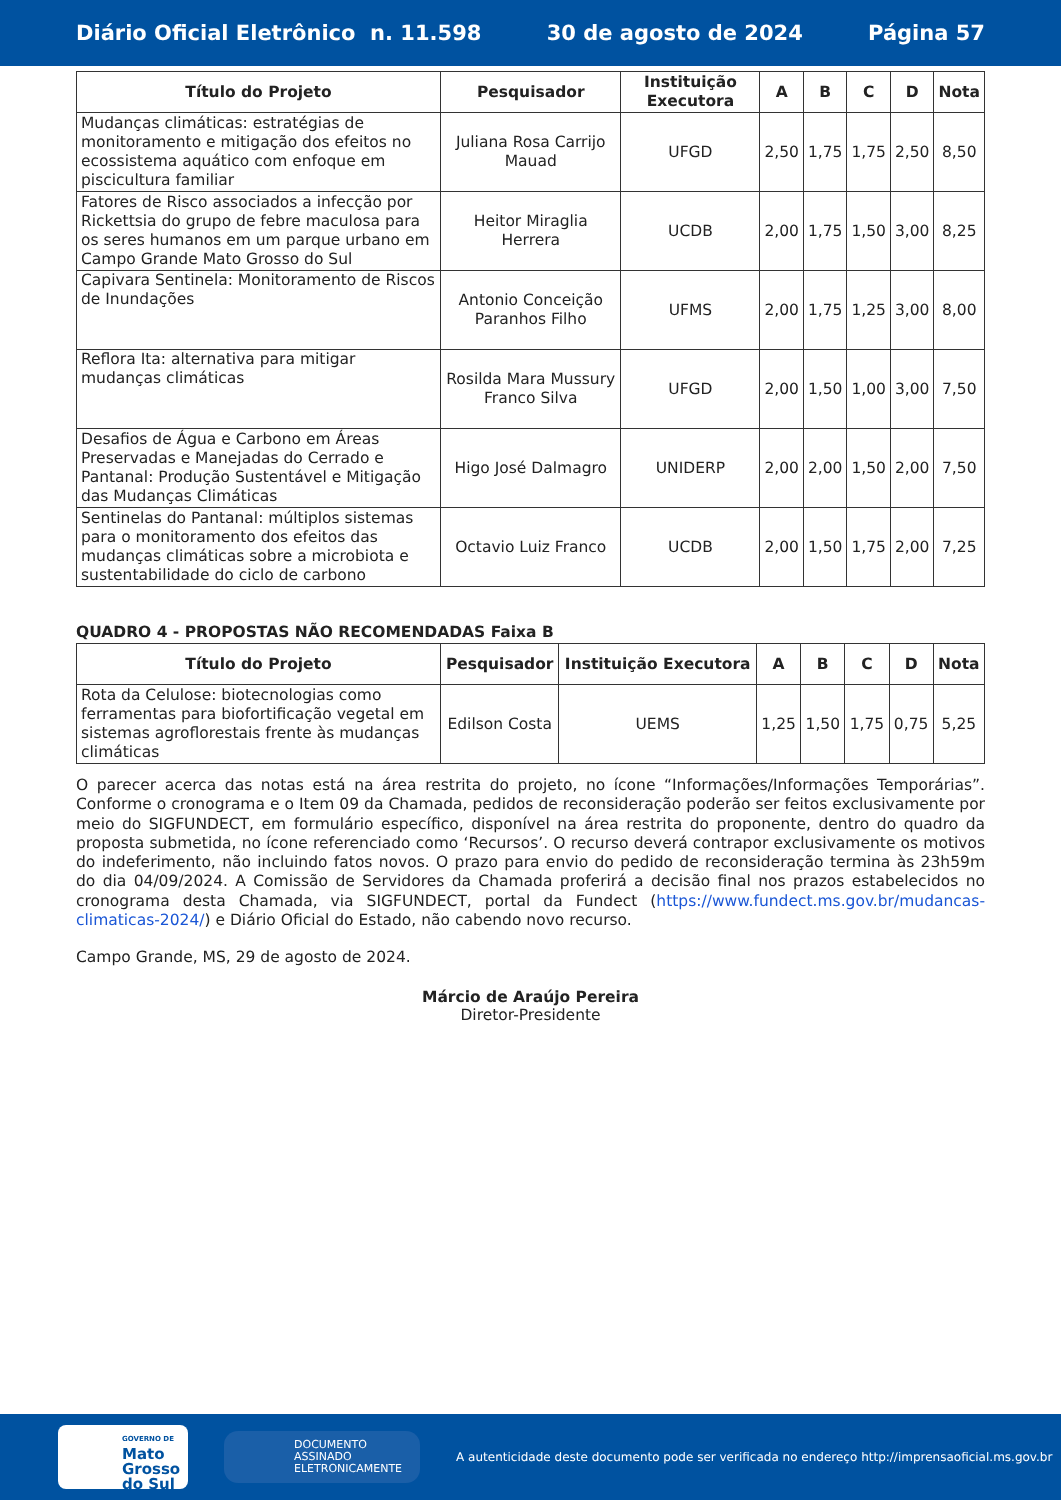Diário Oficial Eletrônico n. 11.598 30 de agosto de 2024 Página 57
| Título do Projeto | Pesquisador | Instituição Executora | A | B | C | D | Nota |
| --- | --- | --- | --- | --- | --- | --- | --- |
| Mudanças climáticas: estratégias de monitoramento e mitigação dos efeitos no ecossistema aquático com enfoque em piscicultura familiar | Juliana Rosa Carrijo Mauad | UFGD | 2,50 | 1,75 | 1,75 | 2,50 | 8,50 |
| Fatores de Risco associados a infecção por Rickettsia do grupo de febre maculosa para os seres humanos em um parque urbano em Campo Grande Mato Grosso do Sul | Heitor Miraglia Herrera | UCDB | 2,00 | 1,75 | 1,50 | 3,00 | 8,25 |
| Capivara Sentinela: Monitoramento de Riscos de Inundações | Antonio Conceição Paranhos Filho | UFMS | 2,00 | 1,75 | 1,25 | 3,00 | 8,00 |
| Reflora Ita: alternativa para mitigar mudanças climáticas | Rosilda Mara Mussury Franco Silva | UFGD | 2,00 | 1,50 | 1,00 | 3,00 | 7,50 |
| Desafios de Água e Carbono em Áreas Preservadas e Manejadas do Cerrado e Pantanal: Produção Sustentável e Mitigação das Mudanças Climáticas | Higo José Dalmagro | UNIDERP | 2,00 | 2,00 | 1,50 | 2,00 | 7,50 |
| Sentinelas do Pantanal: múltiplos sistemas para o monitoramento dos efeitos das mudanças climáticas sobre a microbiota e sustentabilidade do ciclo de carbono | Octavio Luiz Franco | UCDB | 2,00 | 1,50 | 1,75 | 2,00 | 7,25 |
QUADRO 4 - PROPOSTAS NÃO RECOMENDADAS Faixa B
| Título do Projeto | Pesquisador | Instituição Executora | A | B | C | D | Nota |
| --- | --- | --- | --- | --- | --- | --- | --- |
| Rota da Celulose: biotecnologias como ferramentas para biofortificação vegetal em sistemas agroflorestais frente às mudanças climáticas | Edilson Costa | UEMS | 1,25 | 1,50 | 1,75 | 0,75 | 5,25 |
O parecer acerca das notas está na área restrita do projeto, no ícone “Informações/Informações Temporárias”. Conforme o cronograma e o Item 09 da Chamada, pedidos de reconsideração poderão ser feitos exclusivamente por meio do SIGFUNDECT, em formulário específico, disponível na área restrita do proponente, dentro do quadro da proposta submetida, no ícone referenciado como ‘Recursos’. O recurso deverá contrapor exclusivamente os motivos do indeferimento, não incluindo fatos novos. O prazo para envio do pedido de reconsideração termina às 23h59m do dia 04/09/2024. A Comissão de Servidores da Chamada proferirá a decisão final nos prazos estabelecidos no cronograma desta Chamada, via SIGFUNDECT, portal da Fundect (https://www.fundect.ms.gov.br/mudancas-climaticas-2024/) e Diário Oficial do Estado, não cabendo novo recurso.
Campo Grande, MS, 29 de agosto de 2024.
Márcio de Araújo Pereira
Diretor-Presidente
GOVERNO DE
Mato
Grosso
do Sul
DOCUMENTO
ASSINADO
ELETRONICAMENTE
A autenticidade deste documento pode ser verificada no endereço http://imprensaoficial.ms.gov.br